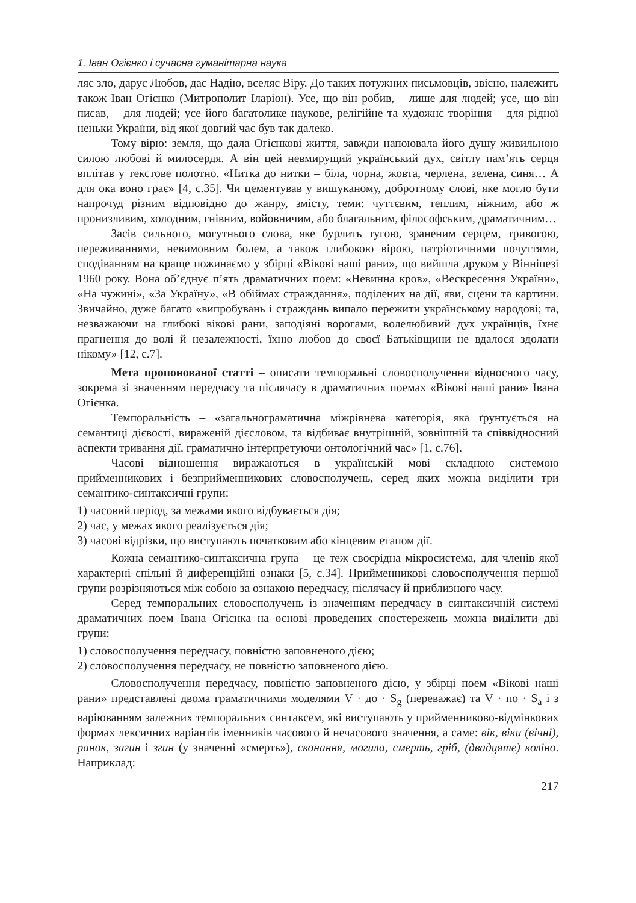1. Іван Огієнко і сучасна гуманітарна наука
ляє зло, дарує Любов, дає Надію, вселяє Віру. До таких потужних письмовців, звісно, належить також Іван Огієнко (Митрополит Іларіон). Усе, що він робив, – лише для людей; усе, що він писав, – для людей; усе його багатолике наукове, релігійне та художнє творіння – для рідної неньки України, від якої довгий час був так далеко.
Тому вірю: земля, що дала Огієнкові життя, завжди напоювала його душу живильною силою любові й милосердя. А він цей невмирущий український дух, світлу пам’ять серця вплітав у текстове полотно. «Нитка до нитки – біла, чорна, жовта, черлена, зелена, синя… А для ока воно грає» [4, с.35]. Чи цементував у вишуканому, добротному слові, яке могло бути напрочуд різним відповідно до жанру, змісту, теми: чуттєвим, теплим, ніжним, або ж пронизливим, холодним, гнівним, войовничим, або благальним, філософським, драматичним…
Засів сильного, могутнього слова, яке бурлить тугою, зраненим серцем, тривогою, переживаннями, невимовним болем, а також глибокою вірою, патріотичними почуттями, сподіванням на краще пожинаємо у збірці «Вікові наші рани», що вийшла друком у Вінніпезі 1960 року. Вона об’єднує п’ять драматичних поем: «Невинна кров», «Вескресення України», «На чужині», «За Україну», «В обіймах страждання», поділених на дії, яви, сцени та картини. Звичайно, дуже багато «випробувань і страждань випало пережити українському народові; та, незважаючи на глибокі вікові рани, заподіяні ворогами, волелюбивий дух українців, їхнє прагнення до волі й незалежності, їхню любов до своєї Батьківщини не вдалося здолати нікому» [12, с.7].
Мета пропонованої статті – описати темпоральні словосполучення відносного часу, зокрема зі значенням передчасу та післячасу в драматичних поемах «Вікові наші рани» Івана Огієнка.
Темпоральність – «загальнограматична міжрівнева категорія, яка ґрунтується на семантиці дієвості, вираженій дієсловом, та відбиває внутрішній, зовнішній та співвідносний аспекти тривання дії, граматично інтерпретуючи онтологічний час» [1, с.76].
Часові відношення виражаються в українській мові складною системою прийменникових і безприйменникових словосполучень, серед яких можна виділити три семантико-синтаксичні групи:
1) часовий період, за межами якого відбувається дія;
2) час, у межах якого реалізується дія;
3) часові відрізки, що виступають початковим або кінцевим етапом дії.
Кожна семантико-синтаксична група – це теж своєрідна мікросистема, для членів якої характерні спільні й диференційні ознаки [5, с.34]. Прийменникові словосполучення першої групи розрізняються між собою за ознакою передчасу, післячасу й приблизного часу.
Серед темпоральних словосполучень із значенням передчасу в синтаксичній системі драматичних поем Івана Огієнка на основі проведених спостережень можна виділити дві групи:
1) словосполучення передчасу, повністю заповненого дією;
2) словосполучення передчасу, не повністю заповненого дією.
Словосполучення передчасу, повністю заповненого дією, у збірці поем «Вікові наші рани» представлені двома граматичними моделями V · до · S<sub>g</sub> (переважає) та V · по · S<sub>a</sub> і з варіюванням залежних темпоральних синтаксем, які виступають у прийменниково-відмінкових формах лексичних варіантів іменників часового й нечасового значення, а саме: вік, віки (вічні), ранок, загин і згин (у значенні «смерть»), сконання, могила, смерть, гріб, (двадцяте) коліно. Наприклад:
217